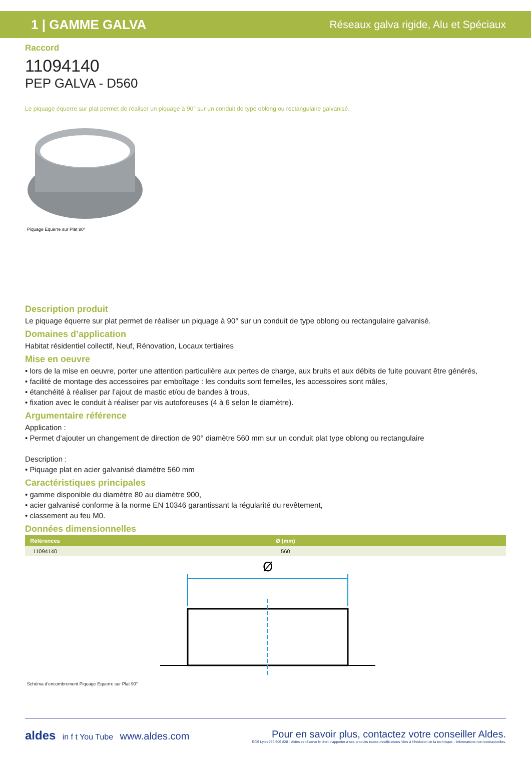1 | GAMME GALVA Réseaux galva rigide, Alu et Spéciaux
Raccord
11094140
PEP GALVA - D560
Le piquage équerre sur plat permet de réaliser un piquage à 90° sur un conduit de type oblong ou rectangulaire galvanisé.
Piquage Equerre sur Plat 90°
Description produit
Le piquage équerre sur plat permet de réaliser un piquage à 90° sur un conduit de type oblong ou rectangulaire galvanisé.
Domaines d’application
Habitat résidentiel collectif, Neuf, Rénovation, Locaux tertiaires
Mise en oeuvre
• lors de la mise en oeuvre, porter une attention particulière aux pertes de charge, aux bruits et aux débits de fuite pouvant être générés,
• facilité de montage des accessoires par emboîtage : les conduits sont femelles, les accessoires sont mâles,
• étanchéité à réaliser par l’ajout de mastic et/ou de bandes à trous,
• fixation avec le conduit à réaliser par vis autoforeuses (4 à 6 selon le diamètre).
Argumentaire référence
Application :
• Permet d’ajouter un changement de direction de 90° diamètre 560 mm sur un conduit plat type oblong ou rectangulaire
Description :
• Piquage plat en acier galvanisé diamètre 560 mm
Caractéristiques principales
• gamme disponible du diamètre 80 au diamètre 900,
• acier galvanisé conforme à la norme EN 10346 garantissant la régularité du revêtement,
• classement au feu M0.
Données dimensionnelles
| Références | Ø (mm) |
| --- | --- |
| 11094140 | 560 |
Ø
Schéma d'encombrement Piquage Equerre sur Plat 90°
aldes in f t You Tube www.aldes.com
Pour en savoir plus, contactez votre conseiller Aldes.
RCS Lyon 956 506 828 - Aldes se réserve le droit d'apporter à ses produits toutes modifications liées à l'évolution de la technique. - Informations non contractuelles.